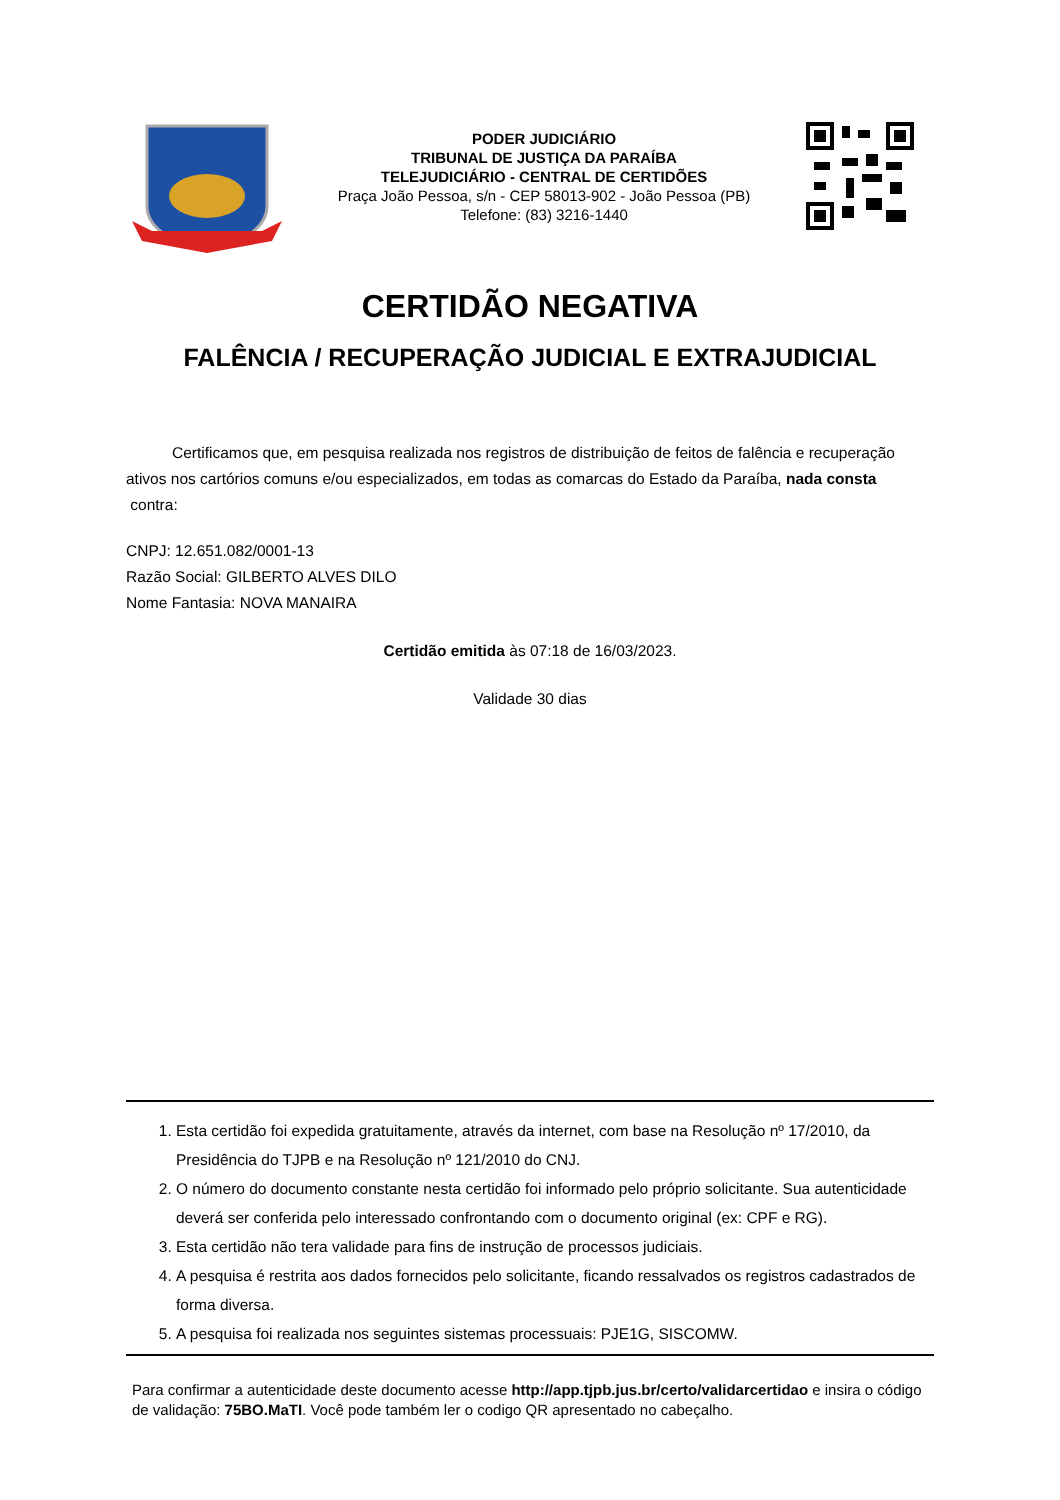PODER JUDICIÁRIO
TRIBUNAL DE JUSTIÇA DA PARAÍBA
TELEJUDICIÁRIO - CENTRAL DE CERTIDÕES
Praça João Pessoa, s/n - CEP 58013-902 - João Pessoa (PB)
Telefone: (83) 3216-1440
CERTIDÃO NEGATIVA
FALÊNCIA / RECUPERAÇÃO JUDICIAL E EXTRAJUDICIAL
Certificamos que, em pesquisa realizada nos registros de distribuição de feitos de falência e recuperação ativos nos cartórios comuns e/ou especializados, em todas as comarcas do Estado da Paraíba, nada consta
contra:
CNPJ: 12.651.082/0001-13
Razão Social: GILBERTO ALVES DILO
Nome Fantasia: NOVA MANAIRA
Certidão emitida às 07:18 de 16/03/2023.
Validade 30 dias
1. Esta certidão foi expedida gratuitamente, através da internet, com base na Resolução nº 17/2010, da Presidência do TJPB e na Resolução nº 121/2010 do CNJ.
2. O número do documento constante nesta certidão foi informado pelo próprio solicitante. Sua autenticidade deverá ser conferida pelo interessado confrontando com o documento original (ex: CPF e RG).
3. Esta certidão não tera validade para fins de instrução de processos judiciais.
4. A pesquisa é restrita aos dados fornecidos pelo solicitante, ficando ressalvados os registros cadastrados de forma diversa.
5. A pesquisa foi realizada nos seguintes sistemas processuais: PJE1G, SISCOMW.
Para confirmar a autenticidade deste documento acesse http://app.tjpb.jus.br/certo/validarcertidao e insira o código de validação: 75BO.MaTI. Você pode também ler o codigo QR apresentado no cabeçalho.